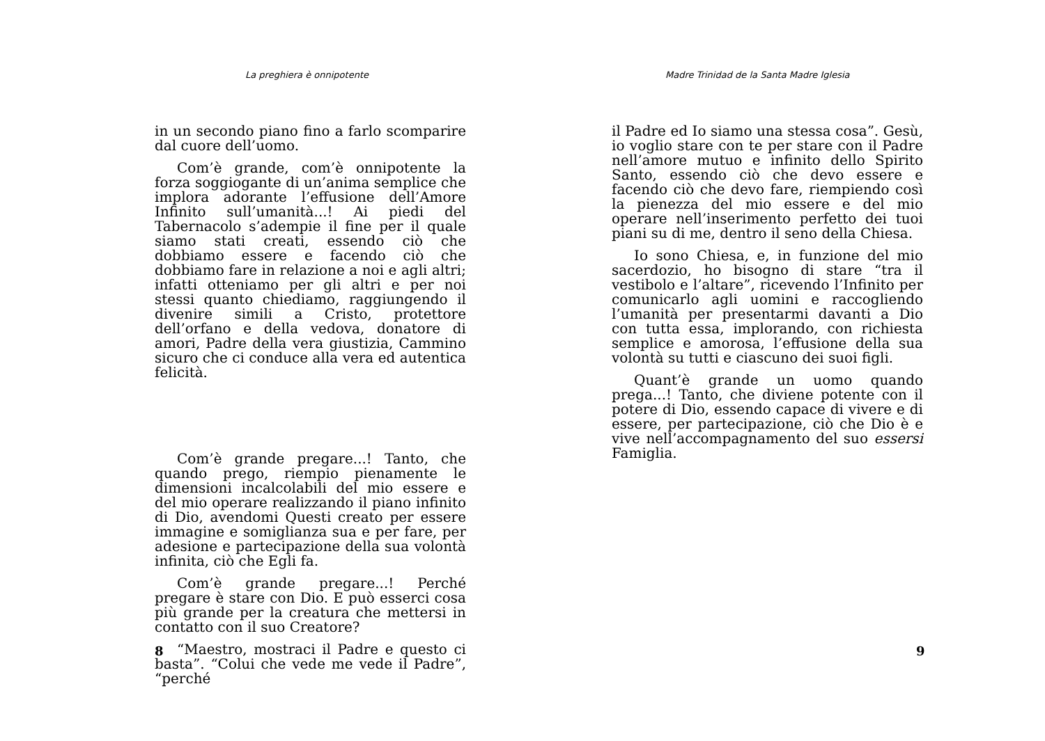La preghiera è onnipotente
in un secondo piano fino a farlo scomparire dal cuore dell’uomo.
Com’è grande, com’è onnipotente la forza soggiogante di un’anima semplice che implora adorante l’effusione dell’Amore Infinito sull’umanità...! Ai piedi del Tabernacolo s’adempie il fine per il quale siamo stati creati, essendo ciò che dobbiamo essere e facendo ciò che dobbiamo fare in relazione a noi e agli altri; infatti otteniamo per gli altri e per noi stessi quanto chiediamo, raggiungendo il divenire simili a Cristo, protettore dell’orfano e della vedova, donatore di amori, Padre della vera giustizia, Cammino sicuro che ci conduce alla vera ed autentica felicità.
Com’è grande pregare...! Tanto, che quando prego, riempio pienamente le dimensioni incalcolabili del mio essere e del mio operare realizzando il piano infinito di Dio, avendomi Questi creato per essere immagine e somiglianza sua e per fare, per adesione e partecipazione della sua volontà infinita, ciò che Egli fa.
Com’è grande pregare...! Perché pregare è stare con Dio. E può esserci cosa più grande per la creatura che mettersi in contatto con il suo Creatore?
“Maestro, mostraci il Padre e questo ci basta”. “Colui che vede me vede il Padre”, “perché
8
Madre Trinidad de la Santa Madre Iglesia
il Padre ed Io siamo una stessa cosa”. Gesù, io voglio stare con te per stare con il Padre nell’amore mutuo e infinito dello Spirito Santo, essendo ciò che devo essere e facendo ciò che devo fare, riempiendo così la pienezza del mio essere e del mio operare nell’inserimento perfetto dei tuoi piani su di me, dentro il seno della Chiesa.
Io sono Chiesa, e, in funzione del mio sacerdozio, ho bisogno di stare “tra il vestibolo e l’altare”, ricevendo l’Infinito per comunicarlo agli uomini e raccogliendo l’umanità per presentarmi davanti a Dio con tutta essa, implorando, con richiesta semplice e amorosa, l’effusione della sua volontà su tutti e ciascuno dei suoi figli.
Quant’è grande un uomo quando prega...! Tanto, che diviene potente con il potere di Dio, essendo capace di vivere e di essere, per partecipazione, ciò che Dio è e vive nell’accompagnamento del suo essersi Famiglia.
9